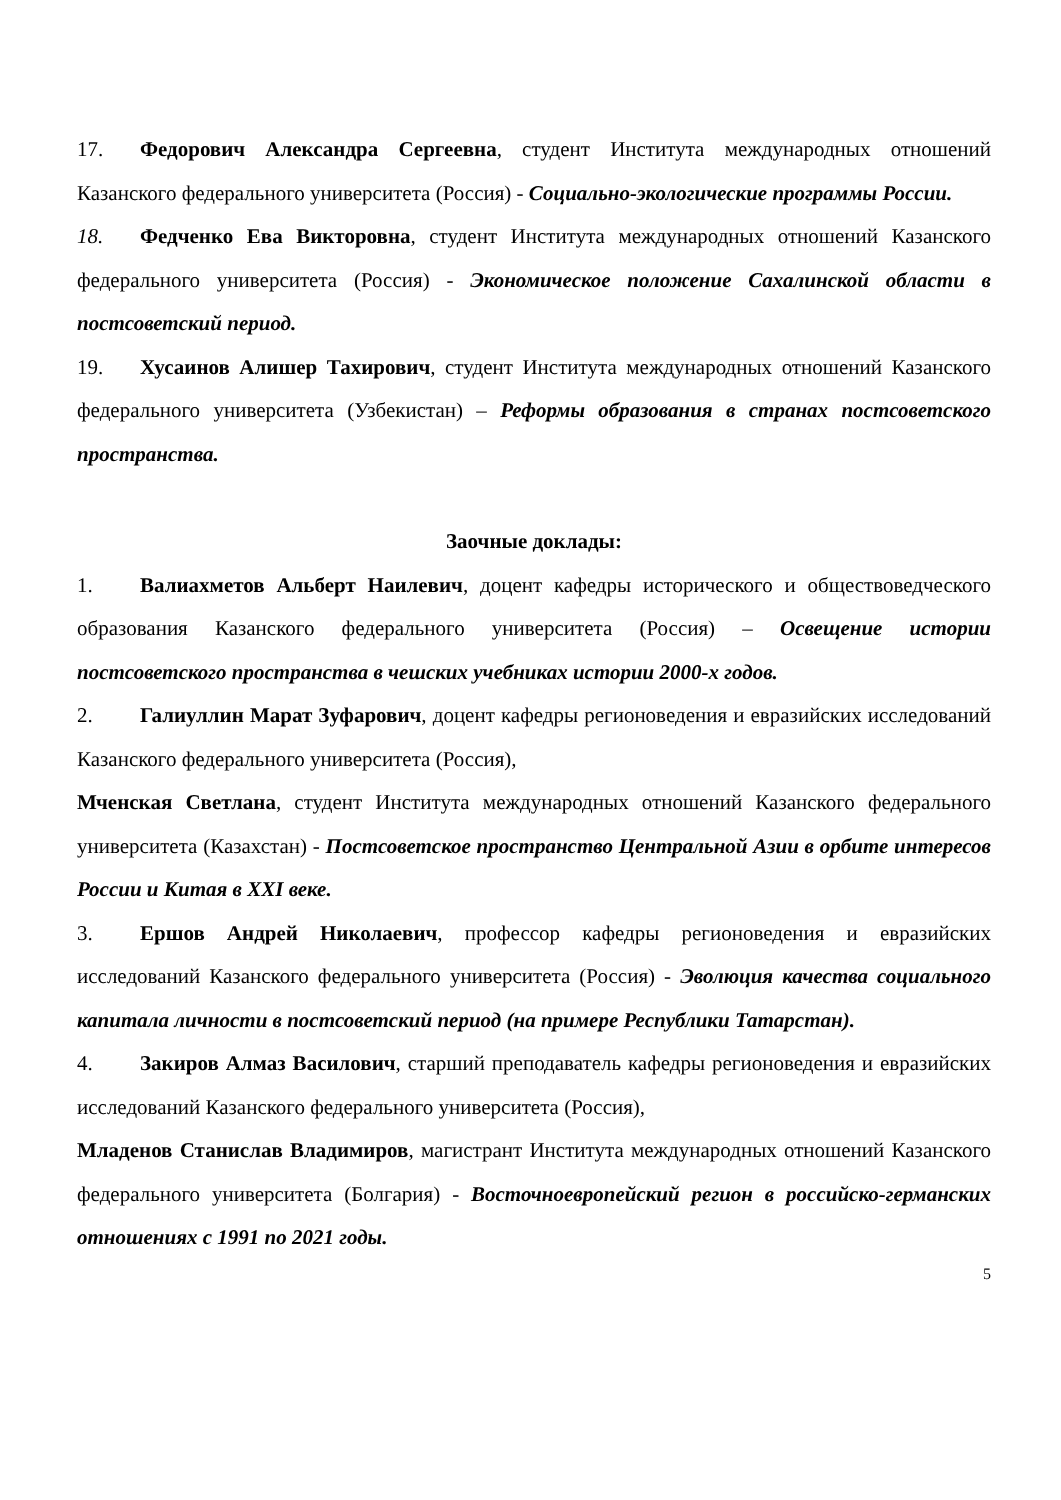17. Федорович Александра Сергеевна, студент Института международных отношений Казанского федерального университета (Россия) - Социально-экологические программы России.
18. Федченко Ева Викторовна, студент Института международных отношений Казанского федерального университета (Россия) - Экономическое положение Сахалинской области в постсоветский период.
19. Хусаинов Алишер Тахирович, студент Института международных отношений Казанского федерального университета (Узбекистан) – Реформы образования в странах постсоветского пространства.
Заочные доклады:
1. Валиахметов Альберт Наилевич, доцент кафедры исторического и обществоведческого образования Казанского федерального университета (Россия) – Освещение истории постсоветского пространства в чешских учебниках истории 2000-х годов.
2. Галиуллин Марат Зуфарович, доцент кафедры регионоведения и евразийских исследований Казанского федерального университета (Россия),
Мченская Светлана, студент Института международных отношений Казанского федерального университета (Казахстан) - Постсоветское пространство Центральной Азии в орбите интересов России и Китая в XXI веке.
3. Ершов Андрей Николаевич, профессор кафедры регионоведения и евразийских исследований Казанского федерального университета (Россия) - Эволюция качества социального капитала личности в постсоветский период (на примере Республики Татарстан).
4. Закиров Алмаз Василович, старший преподаватель кафедры регионоведения и евразийских исследований Казанского федерального университета (Россия),
Младенов Станислав Владимиров, магистрант Института международных отношений Казанского федерального университета (Болгария) - Восточноевропейский регион в российско-германских отношениях с 1991 по 2021 годы.
5